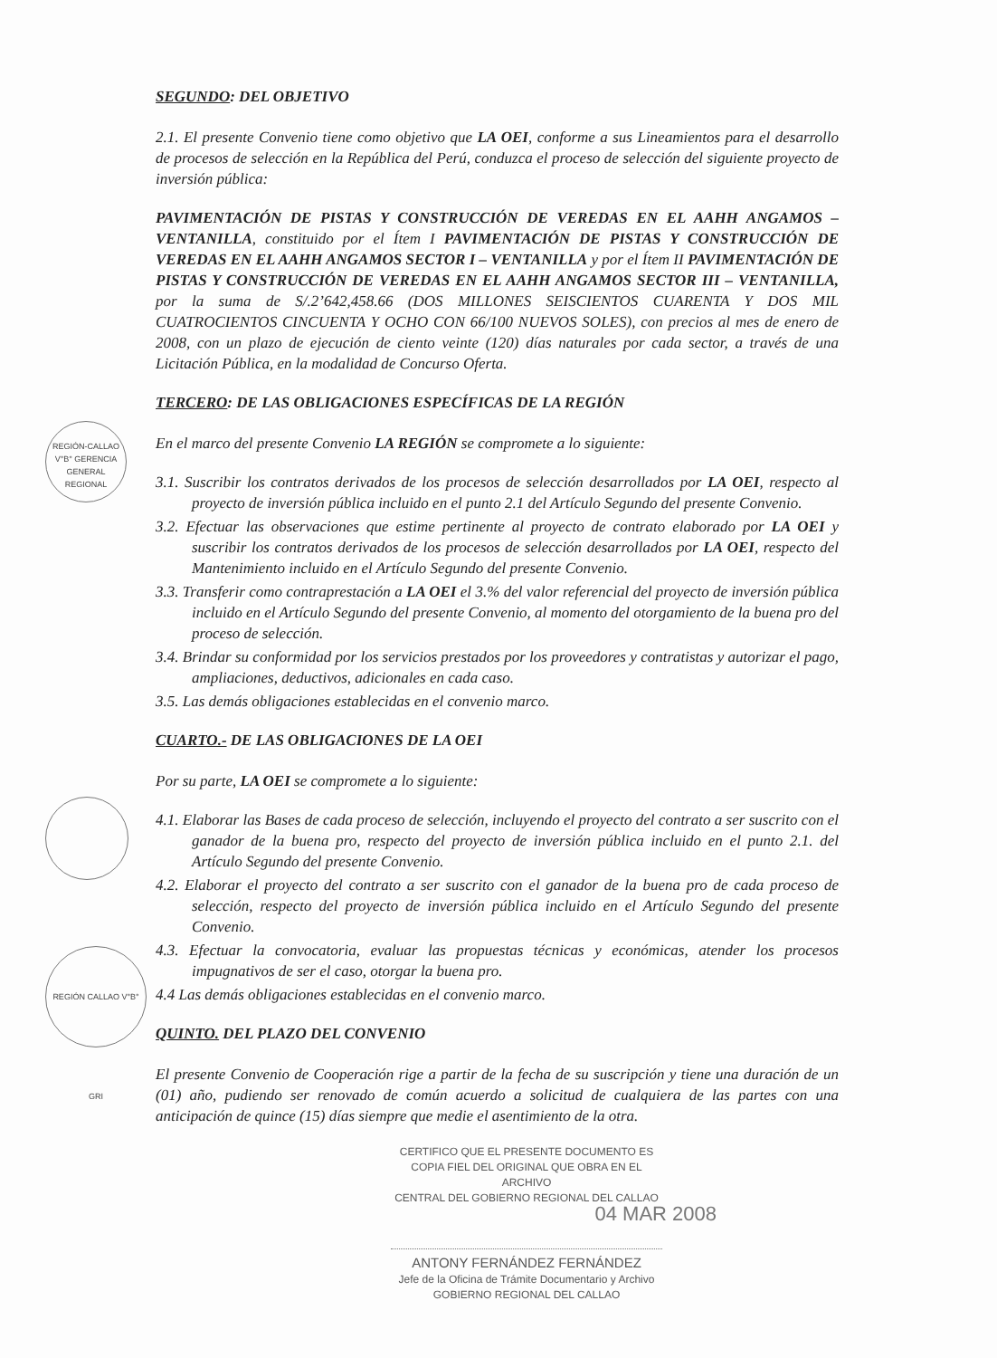SEGUNDO: DEL OBJETIVO
2.1. El presente Convenio tiene como objetivo que LA OEI, conforme a sus Lineamientos para el desarrollo de procesos de selección en la República del Perú, conduzca el proceso de selección del siguiente proyecto de inversión pública:
PAVIMENTACIÓN DE PISTAS Y CONSTRUCCIÓN DE VEREDAS EN EL AAHH ANGAMOS – VENTANILLA, constituido por el Ítem I PAVIMENTACIÓN DE PISTAS Y CONSTRUCCIÓN DE VEREDAS EN EL AAHH ANGAMOS SECTOR I – VENTANILLA y por el Ítem II PAVIMENTACIÓN DE PISTAS Y CONSTRUCCIÓN DE VEREDAS EN EL AAHH ANGAMOS SECTOR III – VENTANILLA, por la suma de S/.2’642,458.66 (DOS MILLONES SEISCIENTOS CUARENTA Y DOS MIL CUATROCIENTOS CINCUENTA Y OCHO CON 66/100 NUEVOS SOLES), con precios al mes de enero de 2008, con un plazo de ejecución de ciento veinte (120) días naturales por cada sector, a través de una Licitación Pública, en la modalidad de Concurso Oferta.
TERCERO: DE LAS OBLIGACIONES ESPECÍFICAS DE LA REGIÓN
En el marco del presente Convenio LA REGIÓN se compromete a lo siguiente:
3.1. Suscribir los contratos derivados de los procesos de selección desarrollados por LA OEI, respecto al proyecto de inversión pública incluido en el punto 2.1 del Artículo Segundo del presente Convenio.
3.2. Efectuar las observaciones que estime pertinente al proyecto de contrato elaborado por LA OEI y suscribir los contratos derivados de los procesos de selección desarrollados por LA OEI, respecto del Mantenimiento incluido en el Artículo Segundo del presente Convenio.
3.3. Transferir como contraprestación a LA OEI el 3.% del valor referencial del proyecto de inversión pública incluido en el Artículo Segundo del presente Convenio, al momento del otorgamiento de la buena pro del proceso de selección.
3.4. Brindar su conformidad por los servicios prestados por los proveedores y contratistas y autorizar el pago, ampliaciones, deductivos, adicionales en cada caso.
3.5. Las demás obligaciones establecidas en el convenio marco.
CUARTO.- DE LAS OBLIGACIONES DE LA OEI
Por su parte, LA OEI se compromete a lo siguiente:
4.1. Elaborar las Bases de cada proceso de selección, incluyendo el proyecto del contrato a ser suscrito con el ganador de la buena pro, respecto del proyecto de inversión pública incluido en el punto 2.1. del Artículo Segundo del presente Convenio.
4.2. Elaborar el proyecto del contrato a ser suscrito con el ganador de la buena pro de cada proceso de selección, respecto del proyecto de inversión pública incluido en el Artículo Segundo del presente Convenio.
4.3. Efectuar la convocatoria, evaluar las propuestas técnicas y económicas, atender los procesos impugnativos de ser el caso, otorgar la buena pro.
4.4 Las demás obligaciones establecidas en el convenio marco.
QUINTO. DEL PLAZO DEL CONVENIO
El presente Convenio de Cooperación rige a partir de la fecha de su suscripción y tiene una duración de un (01) año, pudiendo ser renovado de común acuerdo a solicitud de cualquiera de las partes con una anticipación de quince (15) días siempre que medie el asentimiento de la otra.
CERTIFICO QUE EL PRESENTE DOCUMENTO ES
COPIA FIEL DEL ORIGINAL QUE OBRA EN EL ARCHIVO
CENTRAL DEL GOBIERNO REGIONAL DEL CALLAO
04 MAR 2008
ANTONY FERNÁNDEZ FERNÁNDEZ
Jefe de la Oficina de Trámite Documentario y Archivo
GOBIERNO REGIONAL DEL CALLAO
REGIÓN-CALLAO V°B° GERENCIA GENERAL REGIONAL
REGIÓN CALLAO V°B° GRI